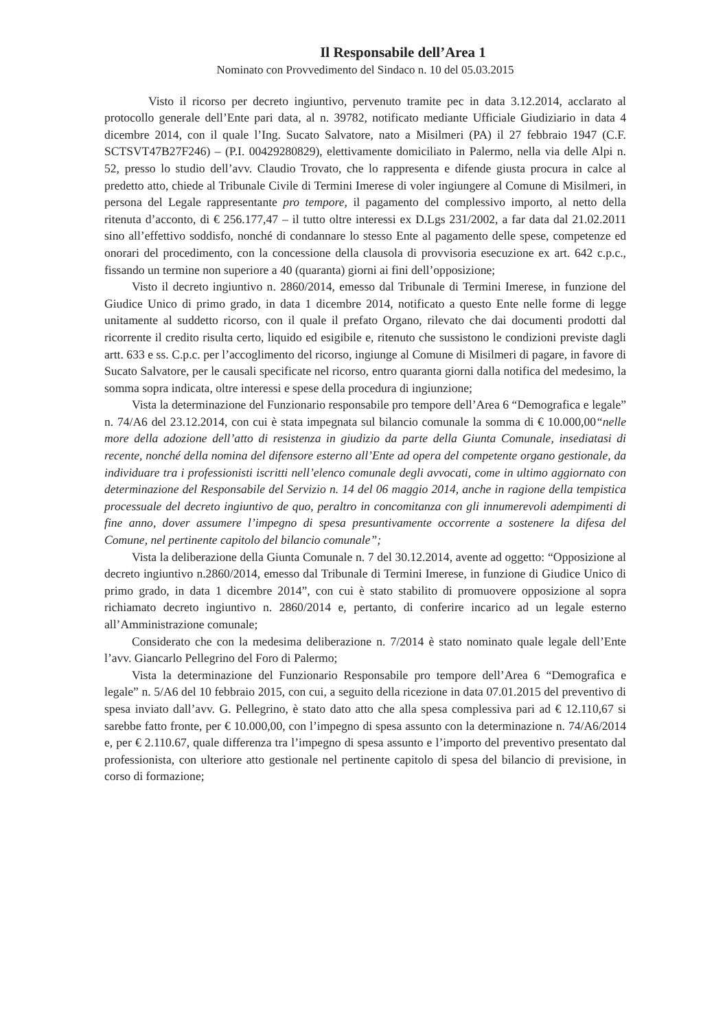Il Responsabile dell’Area 1
Nominato con Provvedimento del Sindaco n. 10 del 05.03.2015
Visto il ricorso per decreto ingiuntivo, pervenuto tramite pec in data 3.12.2014, acclarato al protocollo generale dell’Ente pari data, al n. 39782, notificato mediante Ufficiale Giudiziario in data 4 dicembre 2014, con il quale l’Ing. Sucato Salvatore, nato a Misilmeri (PA) il 27 febbraio 1947 (C.F. SCTSVT47B27F246) – (P.I. 00429280829), elettivamente domiciliato in Palermo, nella via delle Alpi n. 52, presso lo studio dell’avv. Claudio Trovato, che lo rappresenta e difende giusta procura in calce al predetto atto, chiede al Tribunale Civile di Termini Imerese di voler ingiungere al Comune di Misilmeri, in persona del Legale rappresentante pro tempore, il pagamento del complessivo importo, al netto della ritenuta d’acconto, di € 256.177,47 – il tutto oltre interessi ex D.Lgs 231/2002, a far data dal 21.02.2011 sino all’effettivo soddisfo, nonché di condannare lo stesso Ente al pagamento delle spese, competenze ed onorari del procedimento, con la concessione della clausola di provvisoria esecuzione ex art. 642 c.p.c., fissando un termine non superiore a 40 (quaranta) giorni ai fini dell’opposizione;
Visto il decreto ingiuntivo n. 2860/2014, emesso dal Tribunale di Termini Imerese, in funzione del Giudice Unico di primo grado, in data 1 dicembre 2014, notificato a questo Ente nelle forme di legge unitamente al suddetto ricorso, con il quale il prefato Organo, rilevato che dai documenti prodotti dal ricorrente il credito risulta certo, liquido ed esigibile e, ritenuto che sussistono le condizioni previste dagli artt. 633 e ss. C.p.c. per l’accoglimento del ricorso, ingiunge al Comune di Misilmeri di pagare, in favore di Sucato Salvatore, per le causali specificate nel ricorso, entro quaranta giorni dalla notifica del medesimo, la somma sopra indicata, oltre interessi e spese della procedura di ingiunzione;
Vista la determinazione del Funzionario responsabile pro tempore dell’Area 6 “Demografica e legale” n. 74/A6 del 23.12.2014, con cui è stata impegnata sul bilancio comunale la somma di € 10.000,00“nelle more della adozione dell’atto di resistenza in giudizio da parte della Giunta Comunale, insediatasi di recente, nonché della nomina del difensore esterno all’Ente ad opera del competente organo gestionale, da individuare tra i professionisti iscritti nell’elenco comunale degli avvocati, come in ultimo aggiornato con determinazione del Responsabile del Servizio n. 14 del 06 maggio 2014, anche in ragione della tempistica processuale del decreto ingiuntivo de quo, peraltro in concomitanza con gli innumerevoli adempimenti di fine anno, dover assumere l’impegno di spesa presuntivamente occorrente a sostenere la difesa del Comune, nel pertinente capitolo del bilancio comunale”;
Vista la deliberazione della Giunta Comunale n. 7 del 30.12.2014, avente ad oggetto: “Opposizione al decreto ingiuntivo n.2860/2014, emesso dal Tribunale di Termini Imerese, in funzione di Giudice Unico di primo grado, in data 1 dicembre 2014”, con cui è stato stabilito di promuovere opposizione al sopra richiamato decreto ingiuntivo n. 2860/2014 e, pertanto, di conferire incarico ad un legale esterno all’Amministrazione comunale;
Considerato che con la medesima deliberazione n. 7/2014 è stato nominato quale legale dell’Ente l’avv. Giancarlo Pellegrino del Foro di Palermo;
Vista la determinazione del Funzionario Responsabile pro tempore dell’Area 6 “Demografica e legale” n. 5/A6 del 10 febbraio 2015, con cui, a seguito della ricezione in data 07.01.2015 del preventivo di spesa inviato dall’avv. G. Pellegrino, è stato dato atto che alla spesa complessiva pari ad € 12.110,67 si sarebbe fatto fronte, per € 10.000,00, con l’impegno di spesa assunto con la determinazione n. 74/A6/2014 e, per € 2.110.67, quale differenza tra l’impegno di spesa assunto e l’importo del preventivo presentato dal professionista, con ulteriore atto gestionale nel pertinente capitolo di spesa del bilancio di previsione, in corso di formazione;